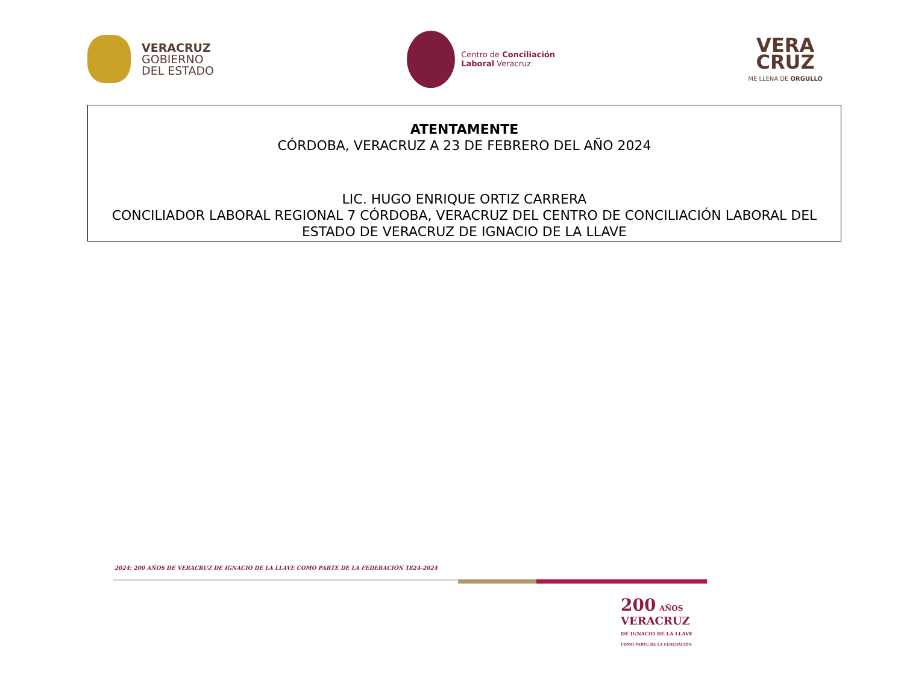VERACRUZ
GOBIERNO
DEL ESTADO
Centro de Conciliación
Laboral Veracruz
VERA
CRUZ
ME LLENA DE ORGULLO
ATENTAMENTE
CÓRDOBA, VERACRUZ A 23 DE FEBRERO DEL AÑO 2024
LIC. HUGO ENRIQUE ORTIZ CARRERA
CONCILIADOR LABORAL REGIONAL 7 CÓRDOBA, VERACRUZ DEL CENTRO DE CONCILIACIÓN LABORAL DEL ESTADO DE VERACRUZ DE IGNACIO DE LA LLAVE
2024: 200 AÑOS DE VERACRUZ DE IGNACIO DE LA LLAVE COMO PARTE DE LA FEDERACIÓN 1824-2024
200 AÑOS
VERACRUZ
DE IGNACIO DE LA LLAVE
COMO PARTE DE LA FEDERACIÓN